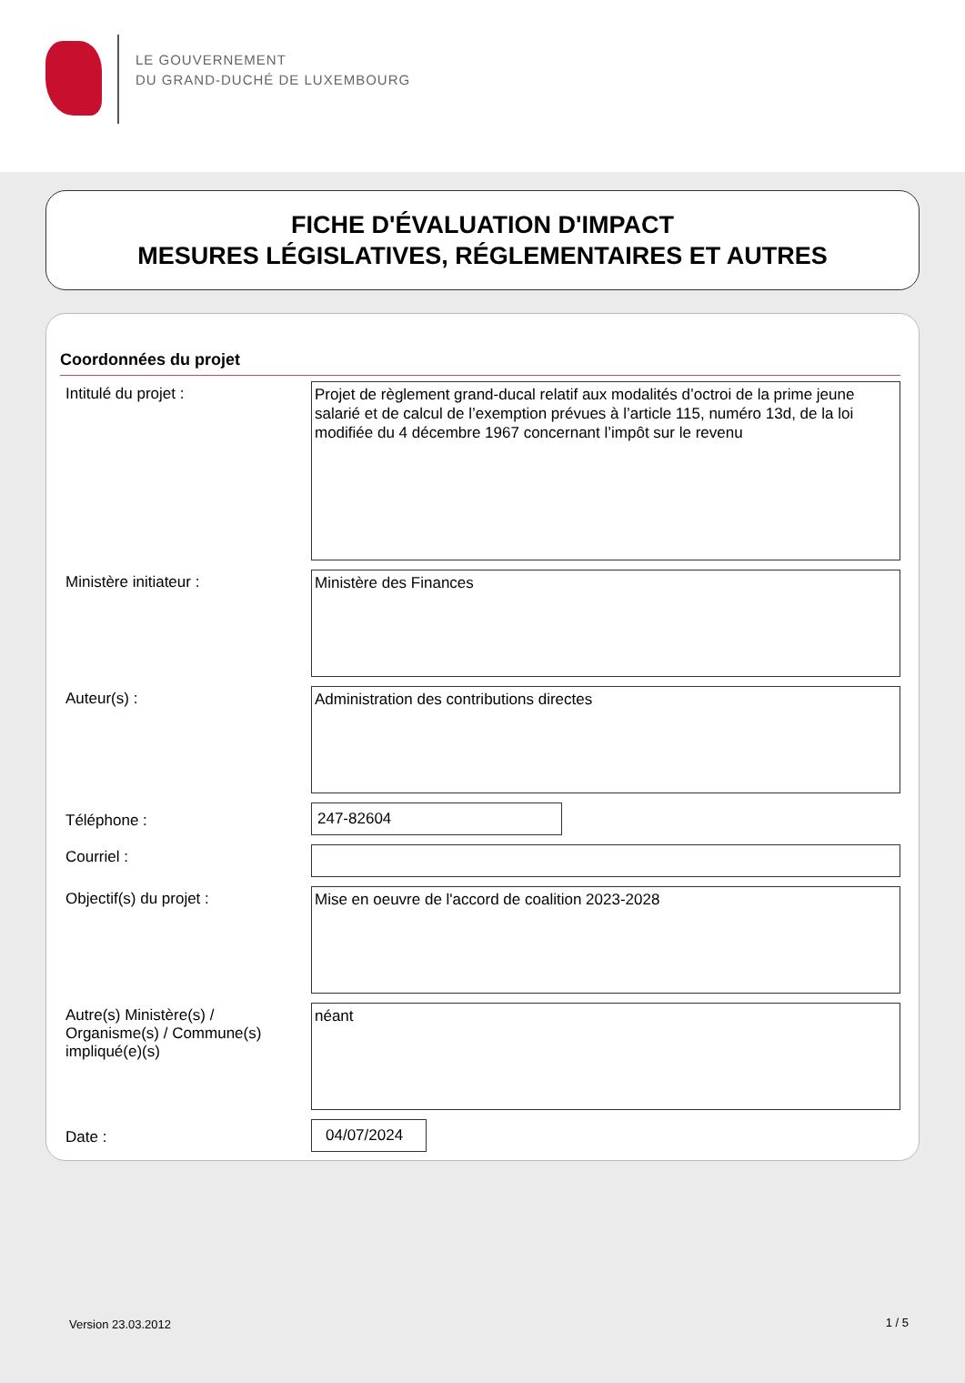LE GOUVERNEMENT
DU GRAND-DUCHÉ DE LUXEMBOURG
FICHE D'ÉVALUATION D'IMPACT
MESURES LÉGISLATIVES, RÉGLEMENTAIRES ET AUTRES
Coordonnées du projet
Intitulé du projet :
Projet de règlement grand-ducal relatif aux modalités d’octroi de la prime jeune salarié et de calcul de l’exemption prévues à l’article 115, numéro 13d, de la loi modifiée du 4 décembre 1967 concernant l’impôt sur le revenu
Ministère initiateur :
Ministère des Finances
Auteur(s) :
Administration des contributions directes
Téléphone :
247-82604
Courriel :
Objectif(s) du projet :
Mise en oeuvre de l'accord de coalition 2023-2028
Autre(s) Ministère(s) / Organisme(s) / Commune(s) impliqué(e)(s)
néant
Date :
04/07/2024
Version 23.03.2012 1 / 5